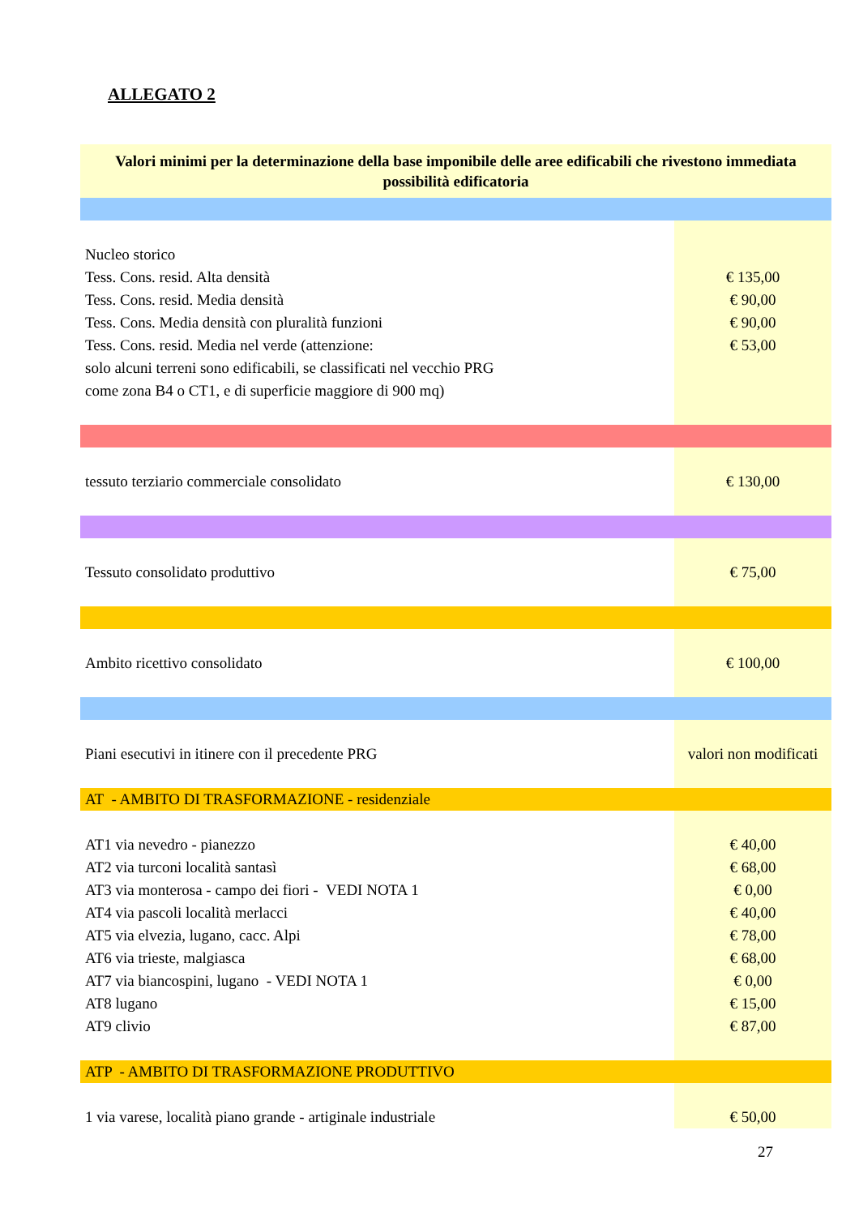ALLEGATO 2
| Valori minimi per la determinazione della base imponibile delle aree edificabili che rivestono immediata possibilità edificatoria | |
| Nucleo storico Tess. Cons. resid. Alta densità Tess. Cons. resid. Media densità Tess. Cons. Media densità con pluralità funzioni Tess. Cons. resid. Media nel verde (attenzione: solo alcuni terreni sono edificabili, se classificati nel vecchio PRG come zona B4 o CT1, e di superficie maggiore di 900 mq) | € 135,00 € 90,00 € 90,00 € 53,00 |
| tessuto terziario commerciale consolidato | € 130,00 |
| Tessuto consolidato produttivo | € 75,00 |
| Ambito ricettivo consolidato | € 100,00 |
| Piani esecutivi in itinere con il precedente PRG | valori non modificati |
| AT - AMBITO DI TRASFORMAZIONE - residenziale | |
| AT1 via nevedro - pianezzo AT2 via turconi località santasì AT3 via monterosa - campo dei fiori - VEDI NOTA 1 AT4 via pascoli località merlacci AT5 via elvezia, lugano, cacc. Alpi AT6 via trieste, malgiasca AT7 via biancospini, lugano - VEDI NOTA 1 AT8 lugano AT9 clivio | € 40,00 € 68,00 € 0,00 € 40,00 € 78,00 € 68,00 € 0,00 € 15,00 € 87,00 |
| ATP - AMBITO DI TRASFORMAZIONE PRODUTTIVO | |
| 1 via varese, località piano grande - artiginale industriale | € 50,00 |
27